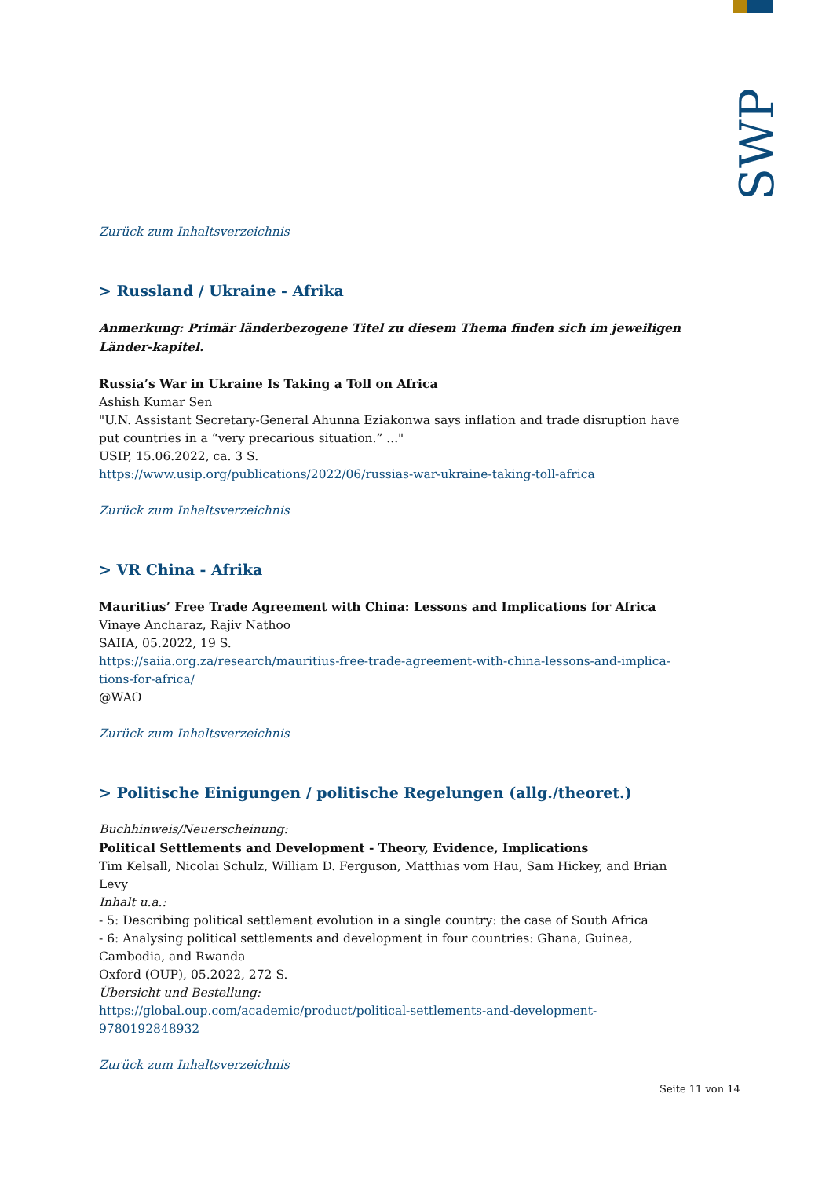SWP
Zurück zum Inhaltsverzeichnis
> Russland / Ukraine - Afrika
Anmerkung: Primär länderbezogene Titel zu diesem Thema finden sich im jeweiligen Länder-kapitel.
Russia’s War in Ukraine Is Taking a Toll on Africa
Ashish Kumar Sen
"U.N. Assistant Secretary-General Ahunna Eziakonwa says inflation and trade disruption have put countries in a “very precarious situation.” ..."
USIP, 15.06.2022, ca. 3 S.
https://www.usip.org/publications/2022/06/russias-war-ukraine-taking-toll-africa
Zurück zum Inhaltsverzeichnis
> VR China - Afrika
Mauritius’ Free Trade Agreement with China: Lessons and Implications for Africa
Vinaye Ancharaz, Rajiv Nathoo
SAIIA, 05.2022, 19 S.
https://saiia.org.za/research/mauritius-free-trade-agreement-with-china-lessons-and-implica-tions-for-africa/
@WAO
Zurück zum Inhaltsverzeichnis
> Politische Einigungen / politische Regelungen (allg./theoret.)
Buchhinweis/Neuerscheinung:
Political Settlements and Development - Theory, Evidence, Implications
Tim Kelsall, Nicolai Schulz, William D. Ferguson, Matthias vom Hau, Sam Hickey, and Brian Levy
Inhalt u.a.:
- 5: Describing political settlement evolution in a single country: the case of South Africa
- 6: Analysing political settlements and development in four countries: Ghana, Guinea, Cambodia, and Rwanda
Oxford (OUP), 05.2022, 272 S.
Übersicht und Bestellung:
https://global.oup.com/academic/product/political-settlements-and-development-9780192848932
Zurück zum Inhaltsverzeichnis
Seite 11 von 14